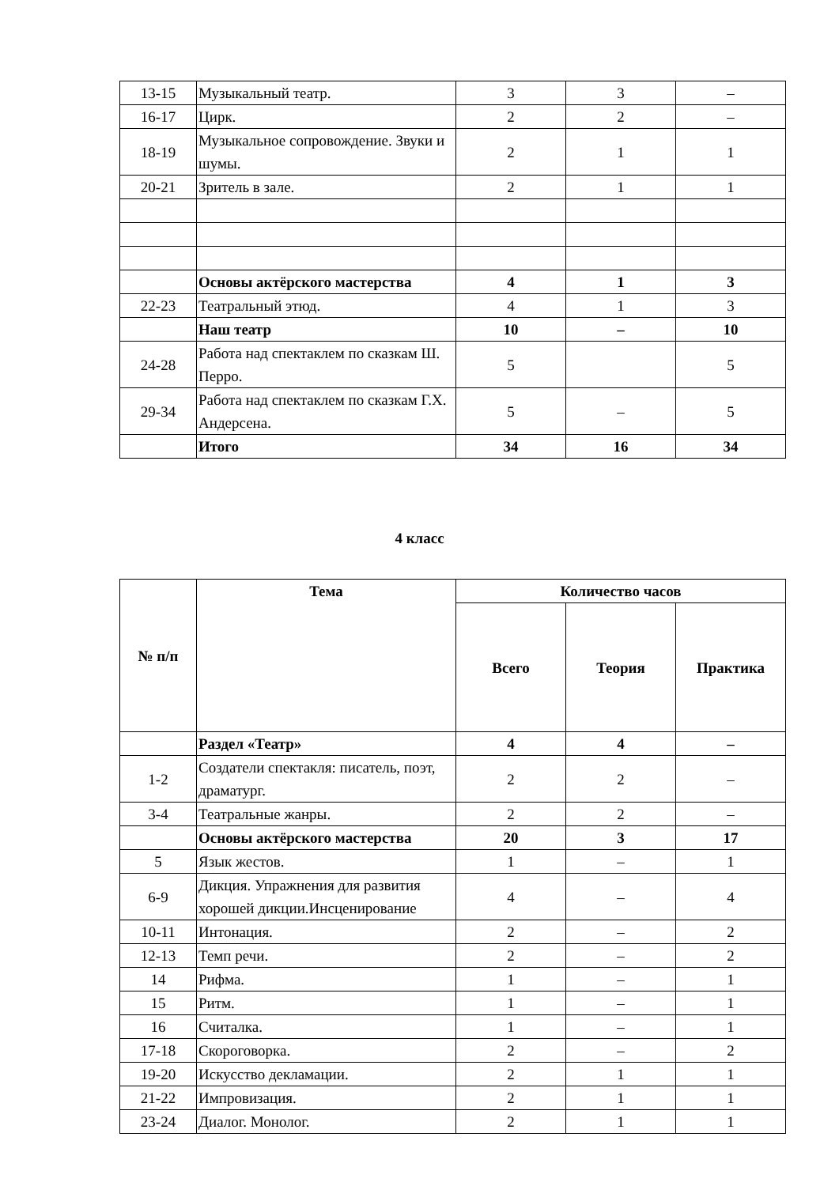| 13-15 | Музыкальный театр. | 3 | 3 | – |
| 16-17 | Цирк. | 2 | 2 | – |
| 18-19 | Музыкальное сопровождение. Звуки и шумы. | 2 | 1 | 1 |
| 20-21 | Зритель в зале. | 2 | 1 | 1 |
| | Основы актёрского мастерства | 4 | 1 | 3 |
| 22-23 | Театральный этюд. | 4 | 1 | 3 |
| | Наш театр | 10 | – | 10 |
| 24-28 | Работа над спектаклем по сказкам Ш. Перро. | 5 | | 5 |
| 29-34 | Работа над спектаклем по сказкам Г.Х. Андерсена. | 5 | – | 5 |
| | Итого | 34 | 16 | 34 |
4 класс
| № п/п | Тема | Количество часов | | |
| --- | --- | --- | --- | --- |
| | | Всего | Теория | Практика |
| | Раздел «Театр» | 4 | 4 | – |
| 1-2 | Создатели спектакля: писатель, поэт, драматург. | 2 | 2 | – |
| 3-4 | Театральные жанры. | 2 | 2 | – |
| | Основы актёрского мастерства | 20 | 3 | 17 |
| 5 | Язык жестов. | 1 | – | 1 |
| 6-9 | Дикция. Упражнения для развития хорошей дикции.Инсценирование | 4 | – | 4 |
| 10-11 | Интонация. | 2 | – | 2 |
| 12-13 | Темп речи. | 2 | – | 2 |
| 14 | Рифма. | 1 | – | 1 |
| 15 | Ритм. | 1 | – | 1 |
| 16 | Считалка. | 1 | – | 1 |
| 17-18 | Скороговорка. | 2 | – | 2 |
| 19-20 | Искусство декламации. | 2 | 1 | 1 |
| 21-22 | Импровизация. | 2 | 1 | 1 |
| 23-24 | Диалог. Монолог. | 2 | 1 | 1 |